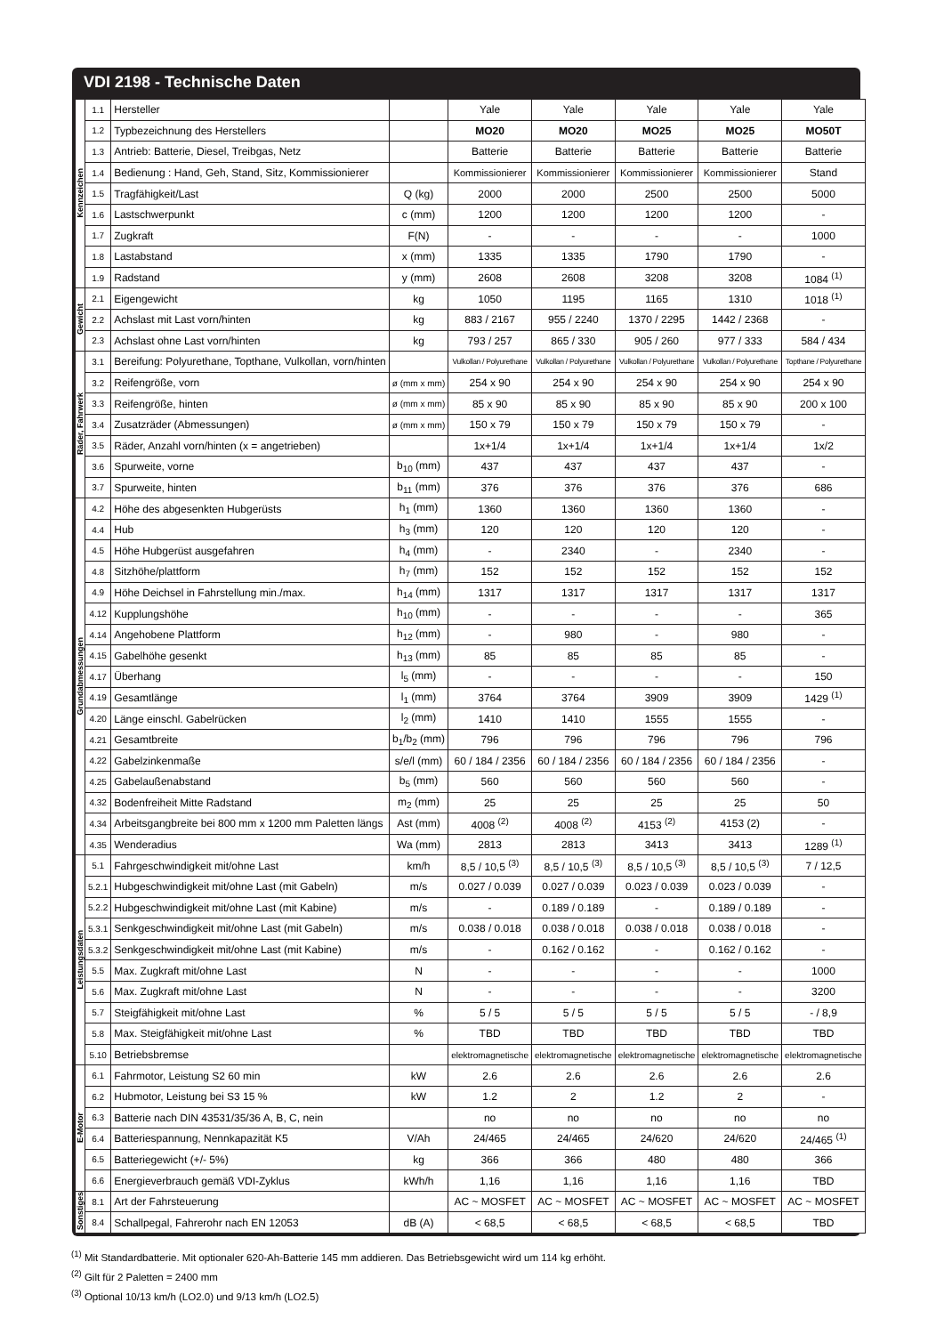VDI 2198 - Technische Daten
| Kennzeichen | 1.1 | Hersteller | | Yale | Yale | Yale | Yale | Yale |
| | 1.2 | Typbezeichnung des Herstellers | | MO20 | MO20 | MO25 | MO25 | MO50T |
| | 1.3 | Antrieb: Batterie, Diesel, Treibgas, Netz | | Batterie | Batterie | Batterie | Batterie | Batterie |
| | 1.4 | Bedienung : Hand, Geh, Stand, Sitz, Kommissionierer | | Kommissionierer | Kommissionierer | Kommissionierer | Kommissionierer | Stand |
| | 1.5 | Tragfähigkeit/Last | Q (kg) | 2000 | 2000 | 2500 | 2500 | 5000 |
| | 1.6 | Lastschwerpunkt | c (mm) | 1200 | 1200 | 1200 | 1200 | - |
| | 1.7 | Zugkraft | F(N) | - | - | - | - | 1000 |
| | 1.8 | Lastabstand | x (mm) | 1335 | 1335 | 1790 | 1790 | - |
| | 1.9 | Radstand | y (mm) | 2608 | 2608 | 3208 | 3208 | 1084 <sup>(1)</sup> |
| Gewicht | 2.1 | Eigengewicht | kg | 1050 | 1195 | 1165 | 1310 | 1018 <sup>(1)</sup> |
| | 2.2 | Achslast mit Last vorn/hinten | kg | 883 / 2167 | 955 / 2240 | 1370 / 2295 | 1442 / 2368 | - |
| | 2.3 | Achslast ohne Last vorn/hinten | kg | 793 / 257 | 865 / 330 | 905 / 260 | 977 / 333 | 584 / 434 |
| Räder, Fahrwerk | 3.1 | Bereifung: Polyurethane, Topthane, Vulkollan, vorn/hinten | | Vulkollan / Polyurethane | Vulkollan / Polyurethane | Vulkollan / Polyurethane | Vulkollan / Polyurethane | Topthane / Polyurethane |
| | 3.2 | Reifengröße, vorn | ø (mm x mm) | 254 x 90 | 254 x 90 | 254 x 90 | 254 x 90 | 254 x 90 |
| | 3.3 | Reifengröße, hinten | ø (mm x mm) | 85 x 90 | 85 x 90 | 85 x 90 | 85 x 90 | 200 x 100 |
| | 3.4 | Zusatzräder (Abmessungen) | ø (mm x mm) | 150 x 79 | 150 x 79 | 150 x 79 | 150 x 79 | - |
| | 3.5 | Räder, Anzahl vorn/hinten (x = angetrieben) | | 1x+1/4 | 1x+1/4 | 1x+1/4 | 1x+1/4 | 1x/2 |
| | 3.6 | Spurweite, vorne | b<sub>10</sub> (mm) | 437 | 437 | 437 | 437 | - |
| | 3.7 | Spurweite, hinten | b<sub>11</sub> (mm) | 376 | 376 | 376 | 376 | 686 |
| Grundabmessungen | 4.2 | Höhe des abgesenkten Hubgerüsts | h<sub>1</sub> (mm) | 1360 | 1360 | 1360 | 1360 | - |
| | 4.4 | Hub | h<sub>3</sub> (mm) | 120 | 120 | 120 | 120 | - |
| | 4.5 | Höhe Hubgerüst ausgefahren | h<sub>4</sub> (mm) | - | 2340 | - | 2340 | - |
| | 4.8 | Sitzhöhe/plattform | h<sub>7</sub> (mm) | 152 | 152 | 152 | 152 | 152 |
| | 4.9 | Höhe Deichsel in Fahrstellung min./max. | h<sub>14</sub> (mm) | 1317 | 1317 | 1317 | 1317 | 1317 |
| | 4.12 | Kupplungshöhe | h<sub>10</sub> (mm) | - | - | - | - | 365 |
| | 4.14 | Angehobene Plattform | h<sub>12</sub> (mm) | - | 980 | - | 980 | - |
| | 4.15 | Gabelhöhe gesenkt | h<sub>13</sub> (mm) | 85 | 85 | 85 | 85 | - |
| | 4.17 | Überhang | l<sub>5</sub> (mm) | - | - | - | - | 150 |
| | 4.19 | Gesamtlänge | l<sub>1</sub> (mm) | 3764 | 3764 | 3909 | 3909 | 1429 <sup>(1)</sup> |
| | 4.20 | Länge einschl. Gabelrücken | l<sub>2</sub> (mm) | 1410 | 1410 | 1555 | 1555 | - |
| | 4.21 | Gesamtbreite | b<sub>1</sub>/b<sub>2</sub> (mm) | 796 | 796 | 796 | 796 | 796 |
| | 4.22 | Gabelzinkenmaße | s/e/l (mm) | 60 / 184 / 2356 | 60 / 184 / 2356 | 60 / 184 / 2356 | 60 / 184 / 2356 | - |
| | 4.25 | Gabelaußenabstand | b<sub>5</sub> (mm) | 560 | 560 | 560 | 560 | - |
| | 4.32 | Bodenfreiheit Mitte Radstand | m<sub>2</sub> (mm) | 25 | 25 | 25 | 25 | 50 |
| | 4.34 | Arbeitsgangbreite bei 800 mm x 1200 mm Paletten längs | Ast (mm) | 4008 <sup>(2)</sup> | 4008 <sup>(2)</sup> | 4153 <sup>(2)</sup> | 4153 (2) | - |
| | 4.35 | Wenderadius | Wa (mm) | 2813 | 2813 | 3413 | 3413 | 1289 <sup>(1)</sup> |
| Leistungsdaten | 5.1 | Fahrgeschwindigkeit mit/ohne Last | km/h | 8,5 / 10,5 <sup>(3)</sup> | 8,5 / 10,5 <sup>(3)</sup> | 8,5 / 10,5 <sup>(3)</sup> | 8,5 / 10,5 <sup>(3)</sup> | 7 / 12,5 |
| | 5.2.1 | Hubgeschwindigkeit mit/ohne Last (mit Gabeln) | m/s | 0.027 / 0.039 | 0.027 / 0.039 | 0.023 / 0.039 | 0.023 / 0.039 | - |
| | 5.2.2 | Hubgeschwindigkeit mit/ohne Last (mit Kabine) | m/s | - | 0.189 / 0.189 | - | 0.189 / 0.189 | - |
| | 5.3.1 | Senkgeschwindigkeit mit/ohne Last (mit Gabeln) | m/s | 0.038 / 0.018 | 0.038 / 0.018 | 0.038 / 0.018 | 0.038 / 0.018 | - |
| | 5.3.2 | Senkgeschwindigkeit mit/ohne Last (mit Kabine) | m/s | - | 0.162 / 0.162 | - | 0.162 / 0.162 | - |
| | 5.5 | Max. Zugkraft mit/ohne Last | N | - | - | - | - | 1000 |
| | 5.6 | Max. Zugkraft mit/ohne Last | N | - | - | - | - | 3200 |
| | 5.7 | Steigfähigkeit mit/ohne Last | % | 5 / 5 | 5 / 5 | 5 / 5 | 5 / 5 | - / 8,9 |
| | 5.8 | Max. Steigfähigkeit mit/ohne Last | % | TBD | TBD | TBD | TBD | TBD |
| | 5.10 | Betriebsbremse | | elektromagnetische | elektromagnetische | elektromagnetische | elektromagnetische | elektromagnetische |
| E-Motor | 6.1 | Fahrmotor, Leistung S2 60 min | kW | 2.6 | 2.6 | 2.6 | 2.6 | 2.6 |
| | 6.2 | Hubmotor, Leistung bei S3 15 % | kW | 1.2 | 2 | 1.2 | 2 | - |
| | 6.3 | Batterie nach DIN 43531/35/36 A, B, C, nein | | no | no | no | no | no |
| | 6.4 | Batteriespannung, Nennkapazität K5 | V/Ah | 24/465 | 24/465 | 24/620 | 24/620 | 24/465 <sup>(1)</sup> |
| | 6.5 | Batteriegewicht (+/- 5%) | kg | 366 | 366 | 480 | 480 | 366 |
| | 6.6 | Energieverbrauch gemäß VDI-Zyklus | kWh/h | 1,16 | 1,16 | 1,16 | 1,16 | TBD |
| Sonstiges | 8.1 | Art der Fahrsteuerung | | AC ~ MOSFET | AC ~ MOSFET | AC ~ MOSFET | AC ~ MOSFET | AC ~ MOSFET |
| | 8.4 | Schallpegal, Fahrerohr nach EN 12053 | dB (A) | < 68,5 | < 68,5 | < 68,5 | < 68,5 | TBD |
<sup>(1)</sup> Mit Standardbatterie. Mit optionaler 620-Ah-Batterie 145 mm addieren. Das Betriebsgewicht wird um 114 kg erhöht.
<sup>(2)</sup> Gilt für 2 Paletten = 2400 mm
<sup>(3)</sup> Optional 10/13 km/h (LO2.0) und 9/13 km/h (LO2.5)